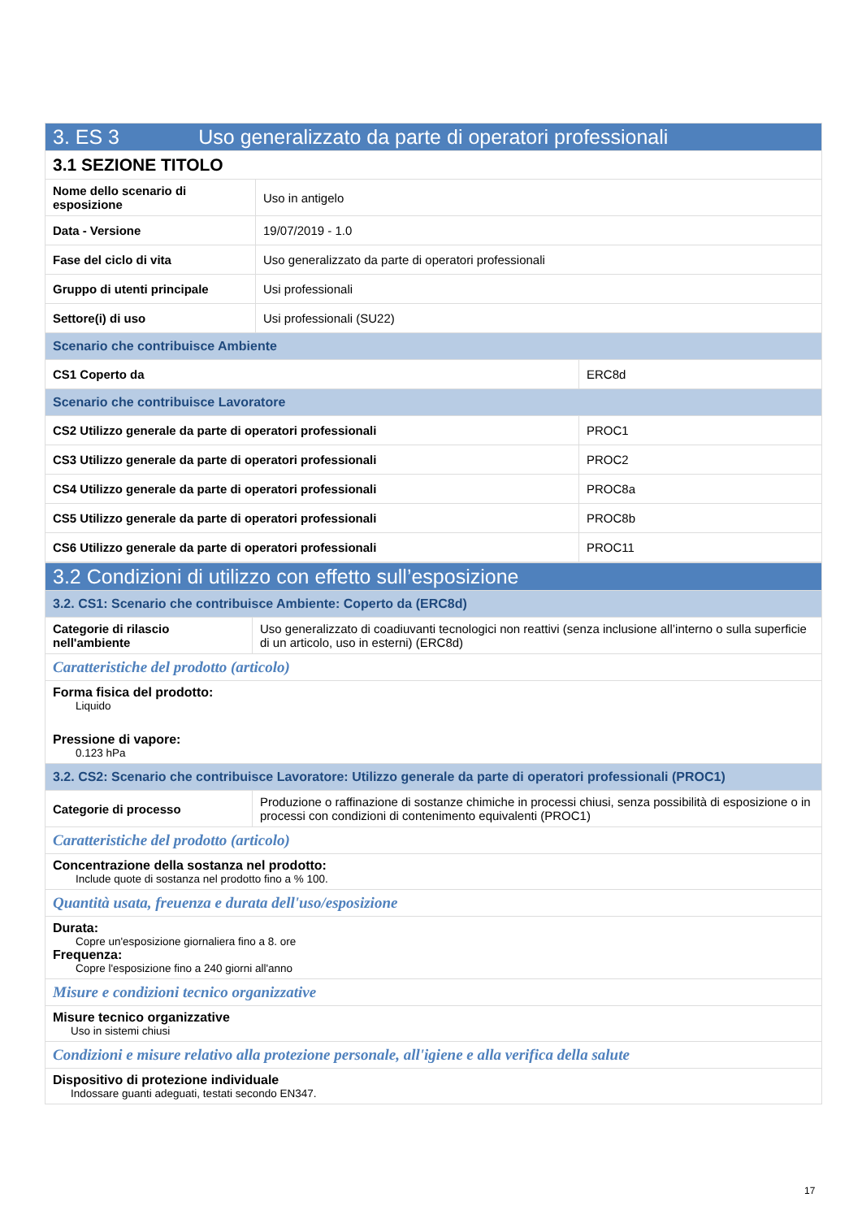| 3. ES 3 Uso generalizzato da parte di operatori professionali | | |
| 3.1 SEZIONE TITOLO | | |
| Nome dello scenario di esposizione | Uso in antigelo | |
| Data - Versione | 19/07/2019 - 1.0 | |
| Fase del ciclo di vita | Uso generalizzato da parte di operatori professionali | |
| Gruppo di utenti principale | Usi professionali | |
| Settore(i) di uso | Usi professionali (SU22) | |
| Scenario che contribuisce Ambiente | | |
| CS1 Coperto da | | ERC8d |
| Scenario che contribuisce Lavoratore | | |
| CS2 Utilizzo generale da parte di operatori professionali | | PROC1 |
| CS3 Utilizzo generale da parte di operatori professionali | | PROC2 |
| CS4 Utilizzo generale da parte di operatori professionali | | PROC8a |
| CS5 Utilizzo generale da parte di operatori professionali | | PROC8b |
| CS6 Utilizzo generale da parte di operatori professionali | | PROC11 |
| 3.2 Condizioni di utilizzo con effetto sull’esposizione | |
| 3.2. CS1: Scenario che contribuisce Ambiente: Coperto da (ERC8d) | |
| Categorie di rilascio nell'ambiente | Uso generalizzato di coadiuvanti tecnologici non reattivi (senza inclusione all’interno o sulla superficie di un articolo, uso in esterni) (ERC8d) |
| Caratteristiche del prodotto (articolo) | |
| Forma fisica del prodotto: Liquido Pressione di vapore: 0.123 hPa | |
| 3.2. CS2: Scenario che contribuisce Lavoratore: Utilizzo generale da parte di operatori professionali (PROC1) | |
| Categorie di processo | Produzione o raffinazione di sostanze chimiche in processi chiusi, senza possibilità di esposizione o in processi con condizioni di contenimento equivalenti (PROC1) |
| Caratteristiche del prodotto (articolo) | |
| Concentrazione della sostanza nel prodotto: Include quote di sostanza nel prodotto fino a % 100. | |
| Quantità usata, freuenza e durata dell'uso/esposizione | |
| Durata: Copre un'esposizione giornaliera fino a 8. ore Frequenza: Copre l'esposizione fino a 240 giorni all'anno | |
| Misure e condizioni tecnico organizzative | |
| Misure tecnico organizzative Uso in sistemi chiusi | |
| Condizioni e misure relativo alla protezione personale, all'igiene e alla verifica della salute | |
| Dispositivo di protezione individuale Indossare guanti adeguati, testati secondo EN347. | |
17